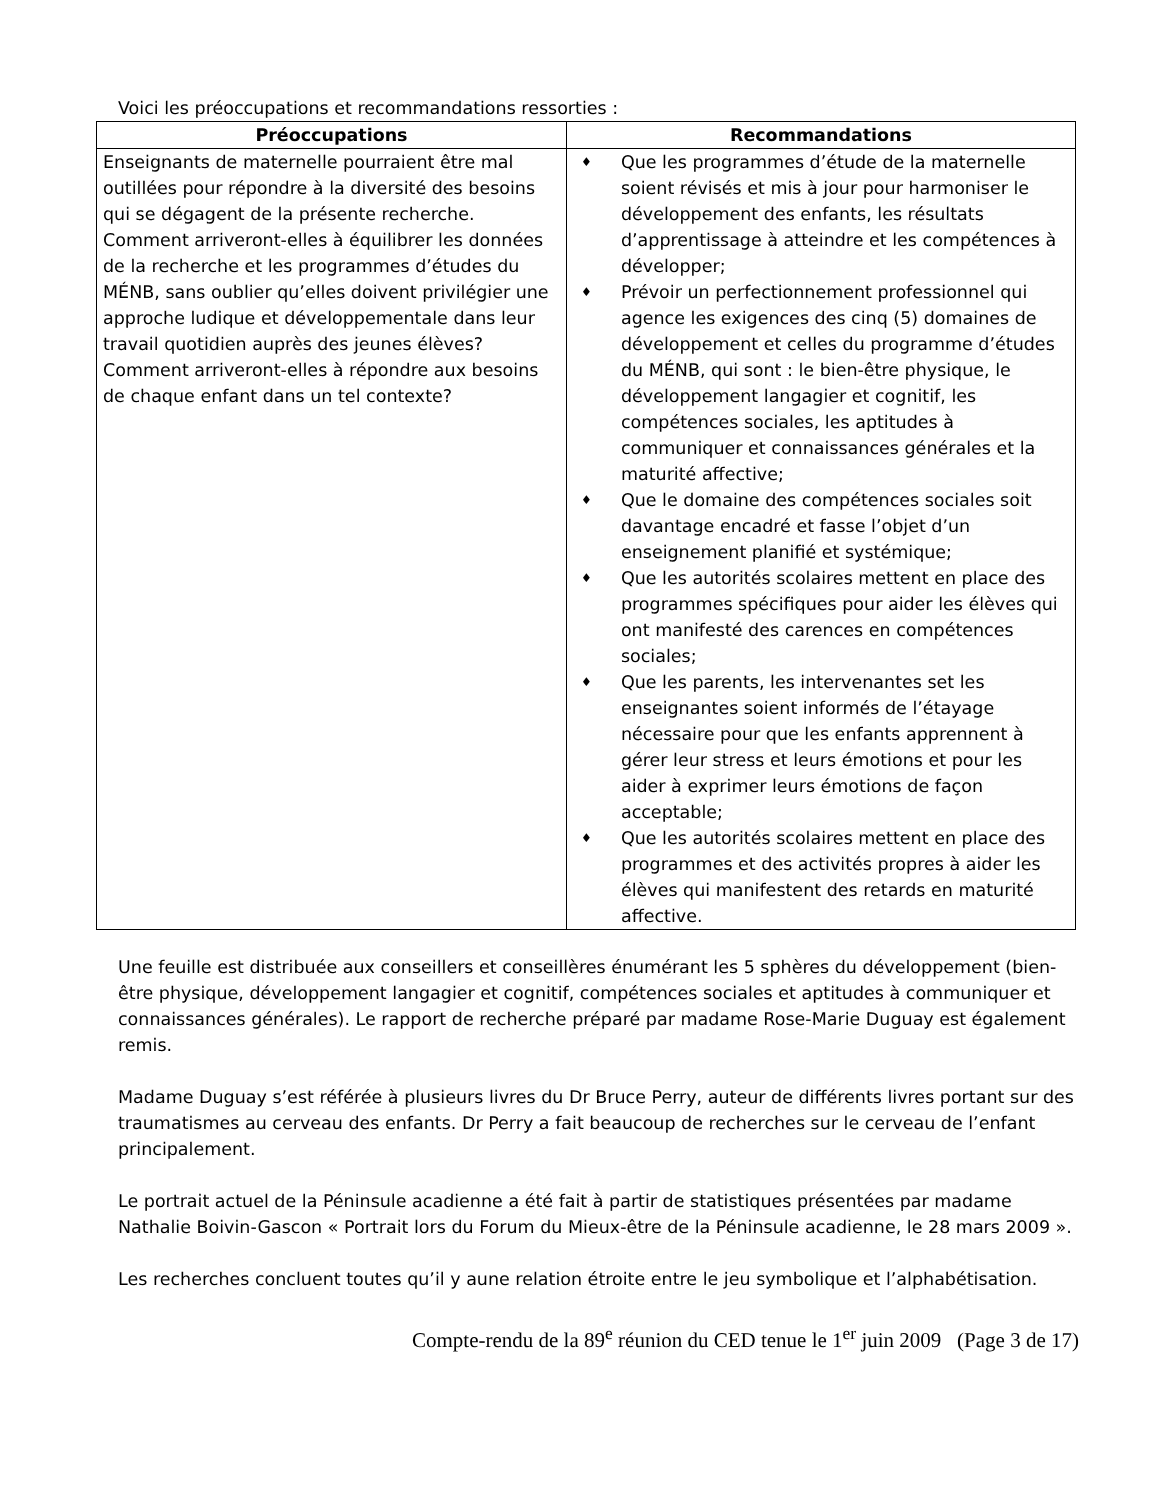Voici les préoccupations et recommandations ressorties :
| Préoccupations | Recommandations |
| --- | --- |
| Enseignants de maternelle pourraient être mal outillées pour répondre à la diversité des besoins qui se dégagent de la présente recherche. Comment arriveront-elles à équilibrer les données de la recherche et les programmes d’études du MÉNB, sans oublier qu’elles doivent privilégier une approche ludique et développementale dans leur travail quotidien auprès des jeunes élèves? Comment arriveront-elles à répondre aux besoins de chaque enfant dans un tel contexte? | ♦ Que les programmes d’étude de la maternelle soient révisés et mis à jour pour harmoniser le développement des enfants, les résultats d’apprentissage à atteindre et les compétences à développer; ♦ Prévoir un perfectionnement professionnel qui agence les exigences des cinq (5) domaines de développement et celles du programme d’études du MÉNB, qui sont : le bien-être physique, le développement langagier et cognitif, les compétences sociales, les aptitudes à communiquer et connaissances générales et la maturité affective; ♦ Que le domaine des compétences sociales soit davantage encadré et fasse l’objet d’un enseignement planifié et systémique; ♦ Que les autorités scolaires mettent en place des programmes spécifiques pour aider les élèves qui ont manifesté des carences en compétences sociales; ♦ Que les parents, les intervenantes set les enseignantes soient informés de l’étayage nécessaire pour que les enfants apprennent à gérer leur stress et leurs émotions et pour les aider à exprimer leurs émotions de façon acceptable; ♦ Que les autorités scolaires mettent en place des programmes et des activités propres à aider les élèves qui manifestent des retards en maturité affective. |
Une feuille est distribuée aux conseillers et conseillères énumérant les 5 sphères du développement (bien-être physique, développement langagier et cognitif, compétences sociales et aptitudes à communiquer et connaissances générales). Le rapport de recherche préparé par madame Rose-Marie Duguay est également remis.
Madame Duguay s’est référée à plusieurs livres du Dr Bruce Perry, auteur de différents livres portant sur des traumatismes au cerveau des enfants. Dr Perry a fait beaucoup de recherches sur le cerveau de l’enfant principalement.
Le portrait actuel de la Péninsule acadienne a été fait à partir de statistiques présentées par madame Nathalie Boivin-Gascon « Portrait lors du Forum du Mieux-être de la Péninsule acadienne, le 28 mars 2009 ».
Les recherches concluent toutes qu’il y aune relation étroite entre le jeu symbolique et l’alphabétisation.
Compte-rendu de la 89<sup>e</sup> réunion du CED tenue le 1<sup>er</sup> juin 2009 (Page 3 de 17)